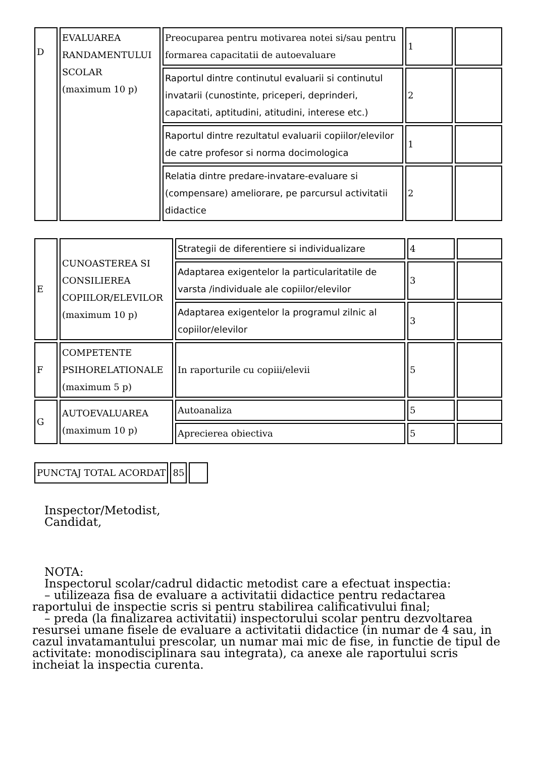| D | EVALUAREA RANDAMENTULUI SCOLAR (maximum 10 p) | Preocuparea pentru motivarea notei si/sau pentru formarea capacitatii de autoevaluare | 1 | |
| | | Raportul dintre continutul evaluarii si continutul invatarii (cunostinte, priceperi, deprinderi, capacitati, aptitudini, atitudini, interese etc.) | 2 | |
| | | Raportul dintre rezultatul evaluarii copiilor/elevilor de catre profesor si norma docimologica | 1 | |
| | | Relatia dintre predare-invatare-evaluare si (compensare) ameliorare, pe parcursul activitatii didactice | 2 | |
| E | CUNOASTEREA SI CONSILIEREA COPIILOR/ELEVILOR (maximum 10 p) | Strategii de diferentiere si individualizare | 4 | |
| | | Adaptarea exigentelor la particularitatile de varsta /individuale ale copiilor/elevilor | 3 | |
| | | Adaptarea exigentelor la programul zilnic al copiilor/elevilor | 3 | |
| F | COMPETENTE PSIHORELATIONALE (maximum 5 p) | In raporturile cu copiii/elevii | 5 | |
| G | AUTOEVALUAREA (maximum 10 p) | Autoanaliza | 5 | |
| | | Aprecierea obiectiva | 5 | |
| PUNCTAJ TOTAL ACORDAT | 85 | |
Inspector/Metodist,
Candidat,
NOTA:
Inspectorul scolar/cadrul didactic metodist care a efectuat inspectia:
– utilizeaza fisa de evaluare a activitatii didactice pentru redactarea
raportului de inspectie scris si pentru stabilirea calificativului final;
– preda (la finalizarea activitatii) inspectorului scolar pentru dezvoltarea
resursei umane fisele de evaluare a activitatii didactice (in numar de 4 sau, in cazul invatamantului prescolar, un numar mai mic de fise, in functie de tipul de activitate: monodisciplinara sau integrata), ca anexe ale raportului scris incheiat la inspectia curenta.